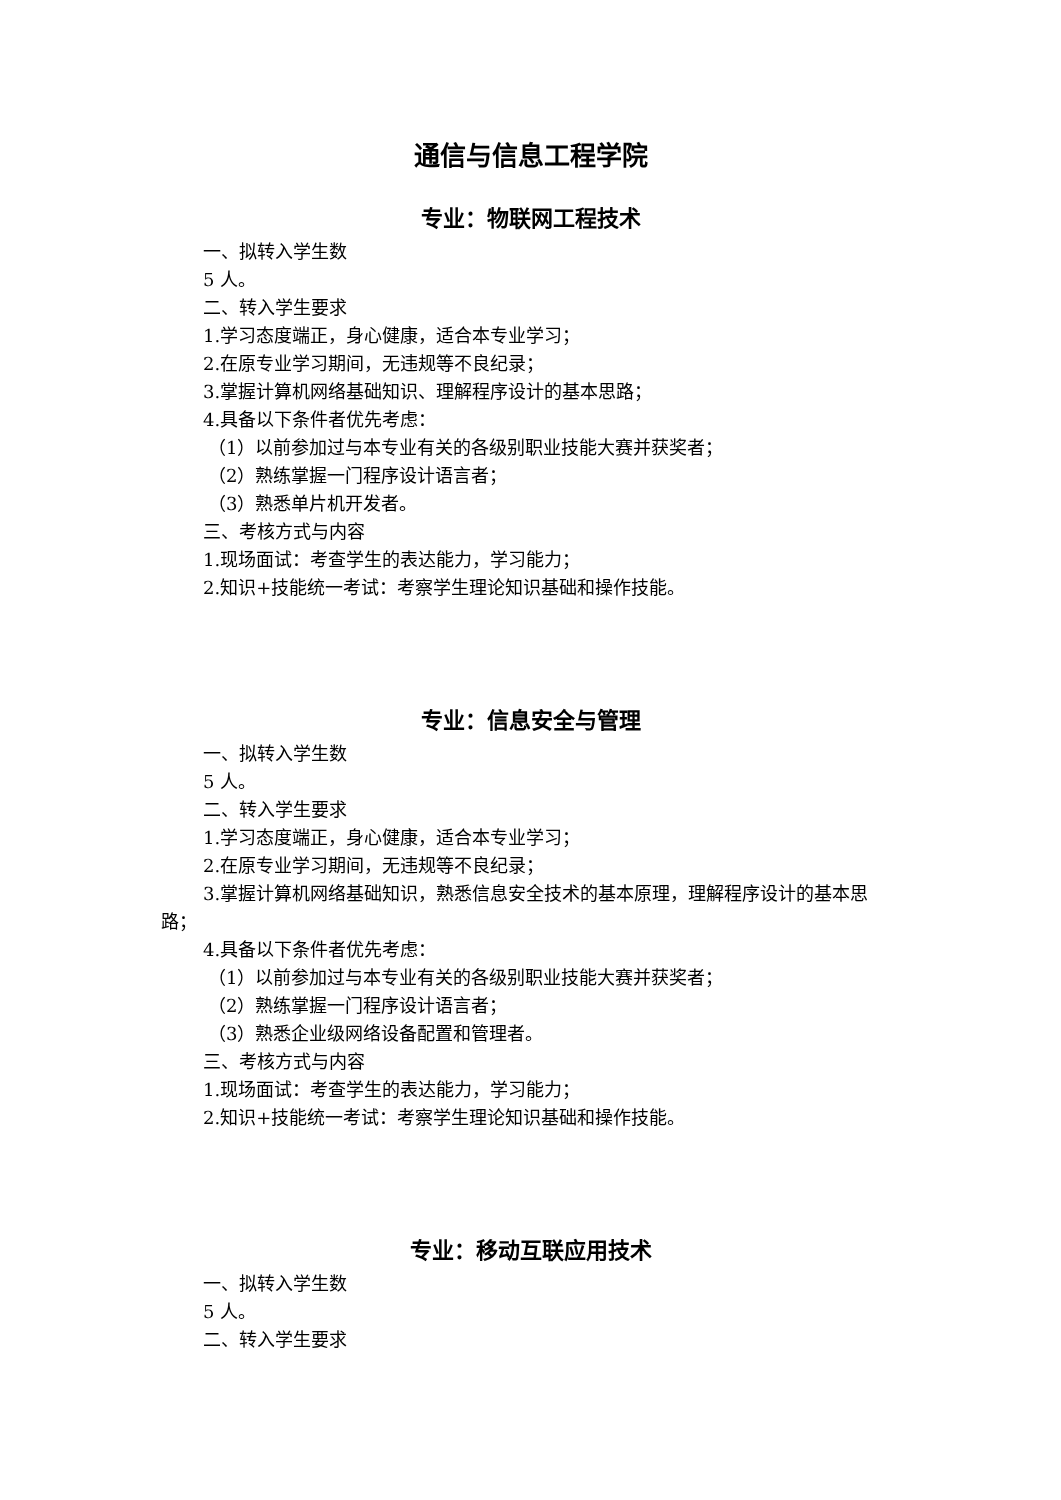通信与信息工程学院
专业：物联网工程技术
一、拟转入学生数
5 人。
二、转入学生要求
1.学习态度端正，身心健康，适合本专业学习；
2.在原专业学习期间，无违规等不良纪录；
3.掌握计算机网络基础知识、理解程序设计的基本思路；
4.具备以下条件者优先考虑：
（1）以前参加过与本专业有关的各级别职业技能大赛并获奖者；
（2）熟练掌握一门程序设计语言者；
（3）熟悉单片机开发者。
三、考核方式与内容
1.现场面试：考查学生的表达能力，学习能力；
2.知识+技能统一考试：考察学生理论知识基础和操作技能。
专业：信息安全与管理
一、拟转入学生数
5 人。
二、转入学生要求
1.学习态度端正，身心健康，适合本专业学习；
2.在原专业学习期间，无违规等不良纪录；
3.掌握计算机网络基础知识，熟悉信息安全技术的基本原理，理解程序设计的基本思路；
4.具备以下条件者优先考虑：
（1）以前参加过与本专业有关的各级别职业技能大赛并获奖者；
（2）熟练掌握一门程序设计语言者；
（3）熟悉企业级网络设备配置和管理者。
三、考核方式与内容
1.现场面试：考查学生的表达能力，学习能力；
2.知识+技能统一考试：考察学生理论知识基础和操作技能。
专业：移动互联应用技术
一、拟转入学生数
5 人。
二、转入学生要求